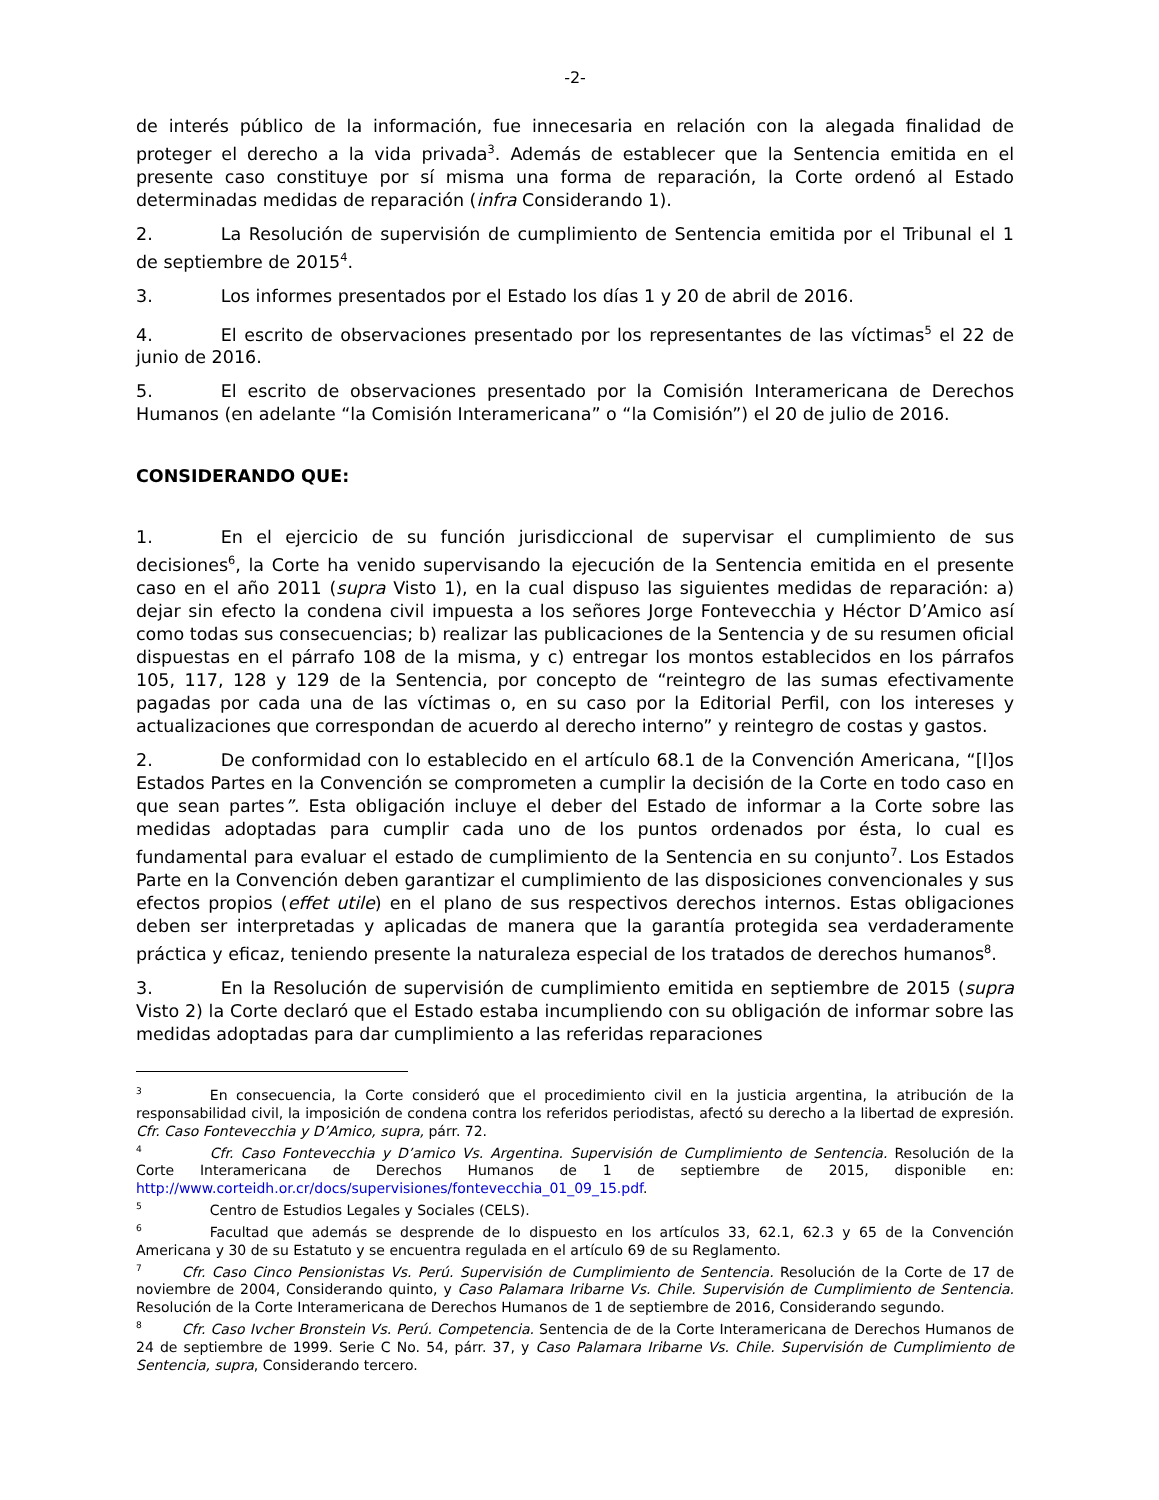-2-
de interés público de la información, fue innecesaria en relación con la alegada finalidad de proteger el derecho a la vida privada<sup>3</sup>. Además de establecer que la Sentencia emitida en el presente caso constituye por sí misma una forma de reparación, la Corte ordenó al Estado determinadas medidas de reparación (infra Considerando 1).
2. La Resolución de supervisión de cumplimiento de Sentencia emitida por el Tribunal el 1 de septiembre de 2015<sup>4</sup>.
3. Los informes presentados por el Estado los días 1 y 20 de abril de 2016.
4. El escrito de observaciones presentado por los representantes de las víctimas<sup>5</sup> el 22 de junio de 2016.
5. El escrito de observaciones presentado por la Comisión Interamericana de Derechos Humanos (en adelante “la Comisión Interamericana” o “la Comisión”) el 20 de julio de 2016.
CONSIDERANDO QUE:
1. En el ejercicio de su función jurisdiccional de supervisar el cumplimiento de sus decisiones<sup>6</sup>, la Corte ha venido supervisando la ejecución de la Sentencia emitida en el presente caso en el año 2011 (supra Visto 1), en la cual dispuso las siguientes medidas de reparación: a) dejar sin efecto la condena civil impuesta a los señores Jorge Fontevecchia y Héctor D’Amico así como todas sus consecuencias; b) realizar las publicaciones de la Sentencia y de su resumen oficial dispuestas en el párrafo 108 de la misma, y c) entregar los montos establecidos en los párrafos 105, 117, 128 y 129 de la Sentencia, por concepto de “reintegro de las sumas efectivamente pagadas por cada una de las víctimas o, en su caso por la Editorial Perfil, con los intereses y actualizaciones que correspondan de acuerdo al derecho interno” y reintegro de costas y gastos.
2. De conformidad con lo establecido en el artículo 68.1 de la Convención Americana, “[l]os Estados Partes en la Convención se comprometen a cumplir la decisión de la Corte en todo caso en que sean partes”. Esta obligación incluye el deber del Estado de informar a la Corte sobre las medidas adoptadas para cumplir cada uno de los puntos ordenados por ésta, lo cual es fundamental para evaluar el estado de cumplimiento de la Sentencia en su conjunto<sup>7</sup>. Los Estados Parte en la Convención deben garantizar el cumplimiento de las disposiciones convencionales y sus efectos propios (effet utile) en el plano de sus respectivos derechos internos. Estas obligaciones deben ser interpretadas y aplicadas de manera que la garantía protegida sea verdaderamente práctica y eficaz, teniendo presente la naturaleza especial de los tratados de derechos humanos<sup>8</sup>.
3. En la Resolución de supervisión de cumplimiento emitida en septiembre de 2015 (supra Visto 2) la Corte declaró que el Estado estaba incumpliendo con su obligación de informar sobre las medidas adoptadas para dar cumplimiento a las referidas reparaciones
<sup>3</sup> En consecuencia, la Corte consideró que el procedimiento civil en la justicia argentina, la atribución de la responsabilidad civil, la imposición de condena contra los referidos periodistas, afectó su derecho a la libertad de expresión. Cfr. Caso Fontevecchia y D’Amico, supra, párr. 72.
<sup>4</sup> Cfr. Caso Fontevecchia y D’amico Vs. Argentina. Supervisión de Cumplimiento de Sentencia. Resolución de la Corte Interamericana de Derechos Humanos de 1 de septiembre de 2015, disponible en: http://www.corteidh.or.cr/docs/supervisiones/fontevecchia_01_09_15.pdf.
<sup>5</sup> Centro de Estudios Legales y Sociales (CELS).
<sup>6</sup> Facultad que además se desprende de lo dispuesto en los artículos 33, 62.1, 62.3 y 65 de la Convención Americana y 30 de su Estatuto y se encuentra regulada en el artículo 69 de su Reglamento.
<sup>7</sup> Cfr. Caso Cinco Pensionistas Vs. Perú. Supervisión de Cumplimiento de Sentencia. Resolución de la Corte de 17 de noviembre de 2004, Considerando quinto, y Caso Palamara Iribarne Vs. Chile. Supervisión de Cumplimiento de Sentencia. Resolución de la Corte Interamericana de Derechos Humanos de 1 de septiembre de 2016, Considerando segundo.
<sup>8</sup> Cfr. Caso Ivcher Bronstein Vs. Perú. Competencia. Sentencia de de la Corte Interamericana de Derechos Humanos de 24 de septiembre de 1999. Serie C No. 54, párr. 37, y Caso Palamara Iribarne Vs. Chile. Supervisión de Cumplimiento de Sentencia, supra, Considerando tercero.